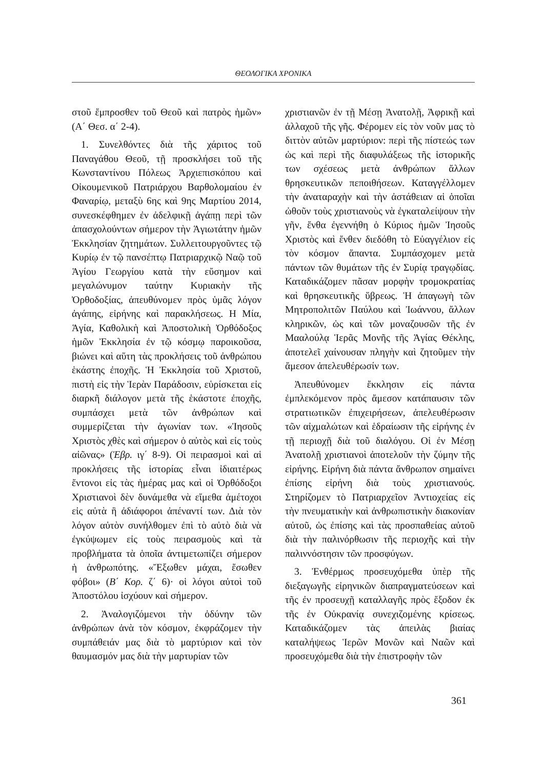ΘΕΟΛΟΓΙΚΑ ΧΡΟΝΙΚΑ
στοῦ ἔμπροσθεν τοῦ Θεοῦ καὶ πατρὸς ἡμῶν» (Α΄ Θεσ. α΄ 2-4).
1. Συνελθόντες διὰ τῆς χάριτος τοῦ Παναγάθου Θεοῦ, τῇ προσκλήσει τοῦ τῆς Κωνσταντίνου Πόλεως Ἀρχιεπισκόπου καὶ Οἰκουμενικοῦ Πατριάρχου Βαρθολομαίου ἐν Φαναρίῳ, μεταξὺ 6ης καὶ 9ης Μαρτίου 2014, συνεσκέφθημεν ἐν ἀδελφικῇ ἀγάπῃ περὶ τῶν ἀπασχολούντων σήμερον τὴν Ἁγιωτάτην ἡμῶν Ἐκκλησίαν ζητημάτων. Συλλειτουργοῦντες τῷ Κυρίῳ ἐν τῷ πανσέπτῳ Πατριαρχικῷ Ναῷ τοῦ Ἁγίου Γεωργίου κατὰ τὴν εὔσημον καὶ μεγαλώνυμον ταύτην Κυριακὴν τῆς Ὀρθοδοξίας, ἀπευθύνομεν πρὸς ὑμᾶς λόγον ἀγάπης, εἰρήνης καὶ παρακλήσεως. Η Μία, Ἁγία, Καθολικὴ καὶ Ἀποστολικὴ Ὀρθόδοξος ἡμῶν Ἐκκλησία ἐν τῷ κόσμῳ παροικοῦσα, βιώνει καὶ αὕτη τὰς προκλήσεις τοῦ ἀνθρώπου ἑκάστης ἐποχῆς. Ἡ Ἐκκλησία τοῦ Χριστοῦ, πιστὴ εἰς τὴν Ἱερὰν Παράδοσιν, εὑρίσκεται εἰς διαρκῆ διάλογον μετὰ τῆς ἑκάστοτε ἐποχῆς, συμπάσχει μετὰ τῶν ἀνθρώπων καὶ συμμερίζεται τὴν ἀγωνίαν των. «Ἰησοῦς Χριστὸς χθὲς καὶ σήμερον ὁ αὐτὸς καὶ εἰς τοὺς αἰῶνας» (Ἑβρ. ιγ΄ 8-9). Οἱ πειρασμοὶ καὶ αἱ προκλήσεις τῆς ἱστορίας εἶναι ἰδιαιτέρως ἔντονοι εἰς τὰς ἡμέρας μας καὶ οἱ Ὀρθόδοξοι Χριστιανοὶ δὲν δυνάμεθα νὰ εἴμεθα ἀμέτοχοι εἰς αὐτὰ ἢ ἀδιάφοροι ἀπέναντί των. Διὰ τὸν λόγον αὐτὸν συνήλθομεν ἐπὶ τὸ αὐτὸ διὰ νὰ ἐγκύψωμεν εἰς τοὺς πειρασμοὺς καὶ τὰ προβλήματα τὰ ὁποῖα ἀντιμετωπίζει σήμερον ἡ ἀνθρωπότης. «Ἔξωθεν μάχαι, ἔσωθεν φόβοι» (Β΄ Κορ. ζ΄ 6)· οἱ λόγοι αὐτοὶ τοῦ Ἀποστόλου ἰσχύουν καὶ σήμερον.
2. Ἀναλογιζόμενοι τὴν ὀδύνην τῶν ἀνθρώπων ἀνὰ τὸν κόσμον, ἐκφράζομεν τὴν συμπάθειάν μας διὰ τὸ μαρτύριον καὶ τὸν θαυμασμόν μας διὰ τὴν μαρτυρίαν τῶν
χριστιανῶν ἐν τῇ Μέσῃ Ἀνατολῇ, Ἀφρικῇ καὶ ἀλλαχοῦ τῆς γῆς. Φέρομεν εἰς τὸν νοῦν μας τὸ διττὸν αὐτῶν μαρτύριον: περὶ τῆς πίστεώς των ὡς καὶ περὶ τῆς διαφυλάξεως τῆς ἱστορικῆς των σχέσεως μετὰ ἀνθρώπων ἄλλων θρησκευτικῶν πεποιθήσεων. Καταγγέλλομεν τὴν ἀναταραχὴν καὶ τὴν ἀστάθειαν αἱ ὁποῖαι ὠθοῦν τοὺς χριστιανοὺς νὰ ἐγκαταλείψουν τὴν γῆν, ἔνθα ἐγεννήθη ὁ Κύριος ἡμῶν Ἰησοῦς Χριστὸς καὶ ἔνθεν διεδόθη τὸ Εὐαγγέλιον εἰς τὸν κόσμον ἅπαντα. Συμπάσχομεν μετὰ πάντων τῶν θυμάτων τῆς ἐν Συρίᾳ τραγῳδίας. Καταδικάζομεν πᾶσαν μορφὴν τρομοκρατίας καὶ θρησκευτικῆς ὕβρεως. Ἡ ἀπαγωγὴ τῶν Μητροπολιτῶν Παύλου καὶ Ἰωάννου, ἄλλων κληρικῶν, ὡς καὶ τῶν μοναζουσῶν τῆς ἐν Μααλούλᾳ Ἱερᾶς Μονῆς τῆς Ἁγίας Θέκλης, ἀποτελεῖ χαίνουσαν πληγὴν καὶ ζητοῦμεν τὴν ἄμεσον ἀπελευθέρωσίν των.
Ἀπευθύνομεν ἔκκλησιν εἰς πάντα ἐμπλεκόμενον πρὸς ἄμεσον κατάπαυσιν τῶν στρατιωτικῶν ἐπιχειρήσεων, ἀπελευθέρωσιν τῶν αἰχμαλώτων καὶ ἑδραίωσιν τῆς εἰρήνης ἐν τῇ περιοχῇ διὰ τοῦ διαλόγου. Οἱ ἐν Μέσῃ Ἀνατολῇ χριστιανοὶ ἀποτελοῦν τὴν ζύμην τῆς εἰρήνης. Εἰρήνη διὰ πάντα ἄνθρωπον σημαίνει ἐπίσης εἰρήνη διὰ τοὺς χριστιανούς. Στηρίζομεν τὸ Πατριαρχεῖον Ἀντιοχείας εἰς τὴν πνευματικὴν καὶ ἀνθρωπιστικὴν διακονίαν αὐτοῦ, ὡς ἐπίσης καὶ τὰς προσπαθείας αὐτοῦ διὰ τὴν παλινόρθωσιν τῆς περιοχῆς καὶ τὴν παλιννόστησιν τῶν προσφύγων.
3. Ἐνθέρμως προσευχόμεθα ὑπὲρ τῆς διεξαγωγῆς εἰρηνικῶν διαπραγματεύσεων καὶ τῆς ἐν προσευχῇ καταλλαγῆς πρὸς ἔξοδον ἐκ τῆς ἐν Οὐκρανίᾳ συνεχιζομένης κρίσεως. Καταδικάζομεν τὰς ἀπειλὰς βιαίας καταλήψεως Ἱερῶν Μονῶν καὶ Ναῶν καὶ προσευχόμεθα διὰ τὴν ἐπιστροφὴν τῶν
361